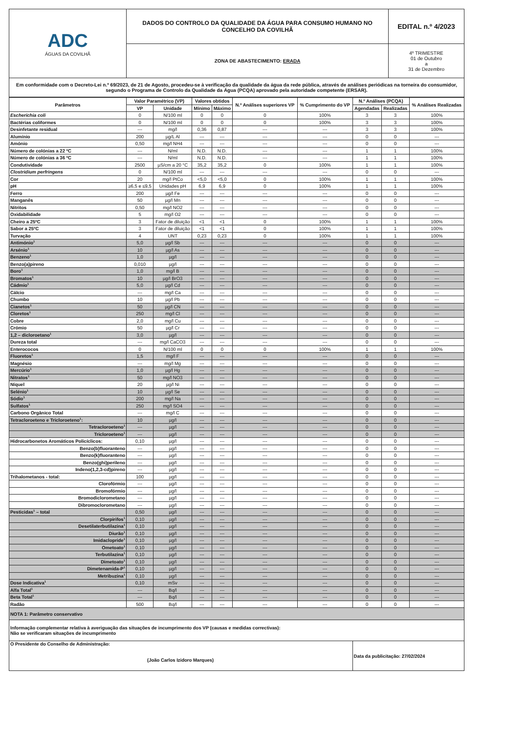| ADC ÁGUAS DA COVILHÃ | DADOS DO CONTROLO DA QUALIDADE DA ÁGUA PARA CONSUMO HUMANO NO CONCELHO DA COVILHÃ | EDITAL n.º 4/2023 |
| | ZONA DE ABASTECIMENTO: ERADA | 4º TRIMESTRE 01 de Outubro a 31 de Dezembro |
| Em conformidade com o Decreto-Lei n.º 69/2023, de 21 de Agosto, procedeu-se à verificação da qualidade da água da rede pública, através de análises periódicas na torneira do consumidor, segundo o Programa de Controlo da Qualidade da Água (PCQA) aprovado pela autoridade competente (ERSAR). | | |
| Parâmetros | Valor Paramétrico (VP) | | Valores obtidos | | N.º Análises superiores VP | % Cumprimento do VP | N.º Análises (PCQA) | | % Análises Realizadas |
| --- | --- | --- | --- | --- | --- | --- | --- | --- | --- |
| | VP | Unidade | Mínimo | Máximo | | | Agendadas | Realizadas | |
| Escherichia coli | 0 | N/100 ml | 0 | 0 | 0 | 100% | 3 | 3 | 100% |
| Bactérias coliformes | 0 | N/100 ml | 0 | 0 | 0 | 100% | 3 | 3 | 100% |
| Desinfetante residual | --- | mg/l | 0,36 | 0,87 | --- | --- | 3 | 3 | 100% |
| Alumínio | 200 | µg/L Al | --- | --- | --- | --- | 0 | 0 | --- |
| Amónio | 0,50 | mg/l NH4 | --- | --- | --- | --- | 0 | 0 | --- |
| Número de colónias a 22 ºC | --- | N/ml | N.D. | N.D. | --- | --- | 1 | 1 | 100% |
| Número de colónias a 36 ºC | --- | N/ml | N.D. | N.D. | --- | --- | 1 | 1 | 100% |
| Condutividade | 2500 | µS/cm a 20 °C | 35,2 | 35,2 | 0 | 100% | 1 | 1 | 100% |
| Clostridium perfringens | 0 | N/100 ml | --- | --- | --- | --- | 0 | 0 | --- |
| Cor | 20 | mg/l PtCo | <5,0 | <5,0 | 0 | 100% | 1 | 1 | 100% |
| pH | ≥6,5 e ≤9,5 | Unidades pH | 6,9 | 6,9 | 0 | 100% | 1 | 1 | 100% |
| Ferro | 200 | µg/l Fe | --- | --- | --- | --- | 0 | 0 | --- |
| Manganês | 50 | µg/l Mn | --- | --- | --- | --- | 0 | 0 | --- |
| Nitritos | 0,50 | mg/l NO2 | --- | --- | --- | --- | 0 | 0 | --- |
| Oxidabilidade | 5 | mg/l O2 | --- | --- | --- | --- | 0 | 0 | --- |
| Cheiro a 25ºC | 3 | Fator de diluição | <1 | <1 | 0 | 100% | 1 | 1 | 100% |
| Sabor a 25ºC | 3 | Fator de diluição | <1 | <1 | 0 | 100% | 1 | 1 | 100% |
| Turvação | 4 | UNT | 0,23 | 0,23 | 0 | 100% | 1 | 1 | 100% |
| Antimónio<sup>1</sup> | 5,0 | µg/l Sb | --- | --- | --- | --- | 0 | 0 | --- |
| Arsénio<sup>1</sup> | 10 | µg/l As | --- | --- | --- | --- | 0 | 0 | --- |
| Benzeno<sup>1</sup> | 1,0 | µg/l | --- | --- | --- | --- | 0 | 0 | --- |
| Benzo(a)pireno | 0,010 | µg/l | --- | --- | --- | --- | 0 | 0 | --- |
| Boro<sup>1</sup> | 1,0 | mg/l B | --- | --- | --- | --- | 0 | 0 | --- |
| Bromatos<sup>1</sup> | 10 | µg/l BrO3 | --- | --- | --- | --- | 0 | 0 | --- |
| Cádmio<sup>1</sup> | 5,0 | µg/l Cd | --- | --- | --- | --- | 0 | 0 | --- |
| Cálcio | --- | mg/l Ca | --- | --- | --- | --- | 0 | 0 | --- |
| Chumbo | 10 | µg/l Pb | --- | --- | --- | --- | 0 | 0 | --- |
| Cianetos<sup>1</sup> | 50 | µg/l CN | --- | --- | --- | --- | 0 | 0 | --- |
| Cloretos<sup>1</sup> | 250 | mg/l Cl | --- | --- | --- | --- | 0 | 0 | --- |
| Cobre | 2,0 | mg/l Cu | --- | --- | --- | --- | 0 | 0 | --- |
| Crómio | 50 | µg/l Cr | --- | --- | --- | --- | 0 | 0 | --- |
| 1,2 – dicloroetano<sup>1</sup> | 3,0 | µg/l | --- | --- | --- | --- | 0 | 0 | --- |
| Dureza total | --- | mg/l CaCO3 | --- | --- | --- | --- | 0 | 0 | --- |
| Enterococos | 0 | N/100 ml | 0 | 0 | 0 | 100% | 1 | 1 | 100% |
| Fluoretos<sup>1</sup> | 1,5 | mg/l F | --- | --- | --- | --- | 0 | 0 | --- |
| Magnésio | --- | mg/l Mg | --- | --- | --- | --- | 0 | 0 | --- |
| Mercúrio<sup>1</sup> | 1,0 | µg/l Hg | --- | --- | --- | --- | 0 | 0 | --- |
| Nitratos<sup>1</sup> | 50 | mg/l NO3 | --- | --- | --- | --- | 0 | 0 | --- |
| Níquel | 20 | µg/l Ni | --- | --- | --- | --- | 0 | 0 | --- |
| Selénio<sup>1</sup> | 10 | µg/l Se | --- | --- | --- | --- | 0 | 0 | --- |
| Sódio<sup>1</sup> | 200 | mg/l Na | --- | --- | --- | --- | 0 | 0 | --- |
| Sulfatos<sup>1</sup> | 250 | mg/l SO4 | --- | --- | --- | --- | 0 | 0 | --- |
| Carbono Orgânico Total | --- | mg/l C | --- | --- | --- | --- | 0 | 0 | --- |
| Tetracloroeteno e Tricloroeteno<sup>1</sup>: | 10 | µg/l | --- | --- | --- | --- | 0 | 0 | --- |
| Tetracloroeteno<sup>1</sup> | --- | µg/l | --- | --- | --- | --- | 0 | 0 | --- |
| Tricloroeteno<sup>1</sup> | --- | µg/l | --- | --- | --- | --- | 0 | 0 | --- |
| Hidrocarbonetos Aromáticos Policíclicos: | 0,10 | µg/l | --- | --- | --- | --- | 0 | 0 | --- |
| Benzo(b)fluoranteno | --- | µg/l | --- | --- | --- | --- | 0 | 0 | --- |
| Benzo(k)fluoranteno | --- | µg/l | --- | --- | --- | --- | 0 | 0 | --- |
| Benzo(ghi)perileno | --- | µg/l | --- | --- | --- | --- | 0 | 0 | --- |
| Indeno(1,2,3-cd)pireno | --- | µg/l | --- | --- | --- | --- | 0 | 0 | --- |
| Trihalometanos - total: | 100 | µg/l | --- | --- | --- | --- | 0 | 0 | --- |
| Clorofórmio | --- | µg/l | --- | --- | --- | --- | 0 | 0 | --- |
| Bromofórmio | --- | µg/l | --- | --- | --- | --- | 0 | 0 | --- |
| Bromodiclorometano | --- | µg/l | --- | --- | --- | --- | 0 | 0 | --- |
| Dibromoclorometano | --- | µg/l | --- | --- | --- | --- | 0 | 0 | --- |
| Pesticidas<sup>1</sup> – total | 0,50 | µg/l | --- | --- | --- | --- | 0 | 0 | --- |
| Clorpirifos<sup>1</sup> | 0,10 | µg/l | --- | --- | --- | --- | 0 | 0 | --- |
| Desetilaterbutilazina<sup>1</sup> | 0,10 | µg/l | --- | --- | --- | --- | 0 | 0 | --- |
| Diurão<sup>1</sup> | 0,10 | µg/l | --- | --- | --- | --- | 0 | 0 | --- |
| Imidaclopride<sup>1</sup> | 0,10 | µg/l | --- | --- | --- | --- | 0 | 0 | --- |
| Ometoato<sup>1</sup> | 0,10 | µg/l | --- | --- | --- | --- | 0 | 0 | --- |
| Terbutilazina<sup>1</sup> | 0,10 | µg/l | --- | --- | --- | --- | 0 | 0 | --- |
| Dimetoato<sup>1</sup> | 0,10 | µg/l | --- | --- | --- | --- | 0 | 0 | --- |
| Dimetenamida-P<sup>1</sup> | 0,10 | µg/l | --- | --- | --- | --- | 0 | 0 | --- |
| Metribuzina<sup>1</sup> | 0,10 | µg/l | --- | --- | --- | --- | 0 | 0 | --- |
| Dose Indicativa<sup>1</sup> | 0,10 | mSv | --- | --- | --- | --- | 0 | 0 | --- |
| Alfa Total<sup>1</sup> | --- | Bq/l | --- | --- | --- | --- | 0 | 0 | --- |
| Beta Total<sup>1</sup> | --- | Bq/l | --- | --- | --- | --- | 0 | 0 | --- |
| Radão | 500 | Bq/l | --- | --- | --- | --- | 0 | 0 | --- |
| NOTA 1: Parâmetro conservativo | | | | | | | | | |
| Informação complementar relativa à averiguação das situações de incumprimento dos VP (causas e medidas correctivas): Não se verificaram situações de incumprimento | | | | | | | | | |
| O Presidente do Conselho de Administração: (João Carlos Izidoro Marques) | | | | | | | Data da publicitação: 27/02/2024 | | |